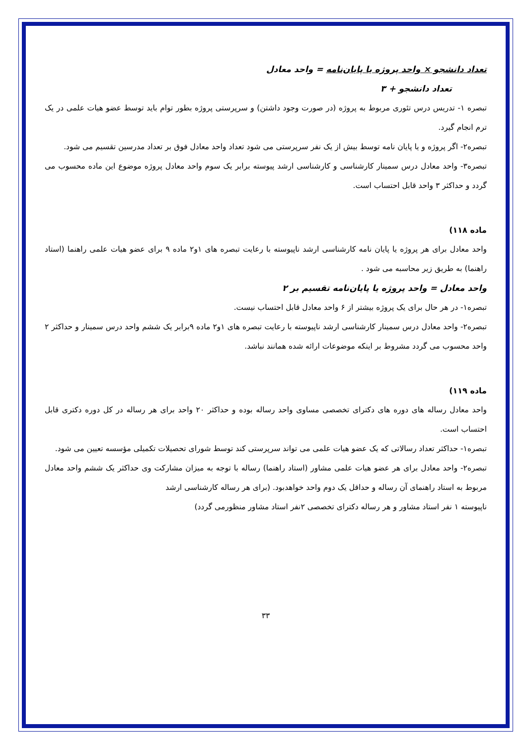تعداد دانشجو × واحد پروژه یا پایان‌نامه = واحد معادل
تعداد دانشجو + ۳
تبصره ۱- تدریس درس تئوری مربوط به پروژه (در صورت وجود داشتن) و سرپرستی پروژه بطور توام باید توسط عضو هیات علمی در یک ترم انجام گیرد.
تبصره۲- اگر پروژه و یا پایان نامه توسط بیش از یک نفر سرپرستی می شود تعداد واحد معادل فوق بر تعداد مدرسین تقسیم می شود.
تبصره۳- واحد معادل درس سمینار کارشناسی و کارشناسی ارشد پیوسته برابر یک سوم واحد معادل پروژه موضوع این ماده محسوب می گردد و حداکثر ۳ واحد قابل احتساب است.
ماده ۱۱۸)
واحد معادل برای هر پروژه یا پایان نامه کارشناسی ارشد ناپیوسته با رعایت تبصره های ۱و۲ ماده ۹ برای عضو هیات علمی راهنما (استاد راهنما) به طریق زیر محاسبه می شود .
واحد معادل = واحد پروژه یا پایان‌نامه تقسیم بر ۲
تبصره۱- در هر حال برای یک پروژه بیشتر از ۶ واحد معادل قابل احتساب نیست.
تبصره۲- واحد معادل درس سمینار کارشناسی ارشد ناپیوسته با رعایت تبصره های ۱و۲ ماده ۹برابر یک ششم واحد درس سمینار و حداکثر ۲ واحد محسوب می گردد مشروط بر اینکه موضوعات ارائه شده همانند نباشد.
ماده ۱۱۹)
واحد معادل رساله های دوره های دکترای تخصصی مساوی واحد رساله بوده و حداکثر ۲۰ واحد برای هر رساله در کل دوره دکتری قابل احتساب است.
تبصره۱- حداکثر تعداد رسالاتی که یک عضو هیات علمی می تواند سرپرستی کند توسط شورای تحصیلات تکمیلی مؤسسه تعیین می شود.
تبصره۲- واحد معادل برای هر عضو هیات علمی مشاور (استاد راهنما) رساله با توجه به میزان مشارکت وی حداکثر یک ششم واحد معادل مربوط به استاد راهنمای آن رساله و حداقل یک دوم واحد خواهدبود. (برای هر رساله کارشناسی ارشد
ناپیوسته ۱ نفر استاد مشاور و هر رساله دکترای تخصصی ۲نفر استاد مشاور منظورمی گردد)
۳۳